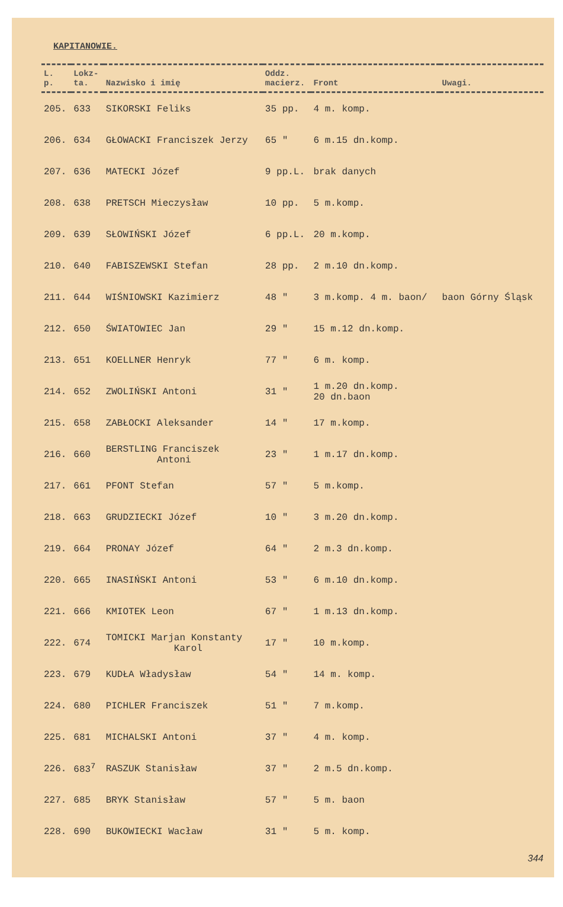KAPITANOWIE.
| L. p. | Lokz- ta. | Nazwisko i imię | Oddz. macierz. | Front | Uwagi. |
| --- | --- | --- | --- | --- | --- |
| 205. | 633 | SIKORSKI Feliks | 35 pp. | 4 m. komp. | |
| 206. | 634 | GŁOWACKI Franciszek Jerzy | 65 " | 6 m.15 dn.komp. | |
| 207. | 636 | MATECKI Józef | 9 pp.L. | brak danych | |
| 208. | 638 | PRETSCH Mieczysław | 10 pp. | 5 m.komp. | |
| 209. | 639 | SŁOWIŃSKI Józef | 6 pp.L. | 20 m.komp. | |
| 210. | 640 | FABISZEWSKI Stefan | 28 pp. | 2 m.10 dn.komp. | |
| 211. | 644 | WIŚNIOWSKI Kazimierz | 48 " | 3 m.komp. 4 m. baon/ | baon Górny Śląsk |
| 212. | 650 | ŚWIATOWIEC Jan | 29 " | 15 m.12 dn.komp. | |
| 213. | 651 | KOELLNER Henryk | 77 " | 6 m. komp. | |
| 214. | 652 | ZWOLIŃSKI Antoni | 31 " | 1 m.20 dn.komp. 20 dn.baon | |
| 215. | 658 | ZABŁOCKI Aleksander | 14 " | 17 m.komp. | |
| 216. | 660 | BERSTLING Franciszek Antoni | 23 " | 1 m.17 dn.komp. | |
| 217. | 661 | PFONT Stefan | 57 " | 5 m.komp. | |
| 218. | 663 | GRUDZIECKI Józef | 10 " | 3 m.20 dn.komp. | |
| 219. | 664 | PRONAY Józef | 64 " | 2 m.3 dn.komp. | |
| 220. | 665 | INASIŃSKI Antoni | 53 " | 6 m.10 dn.komp. | |
| 221. | 666 | KMIOTEK Leon | 67 " | 1 m.13 dn.komp. | |
| 222. | 674 | TOMICKI Marjan Konstanty Karol | 17 " | 10 m.komp. | |
| 223. | 679 | KUDŁA Władysław | 54 " | 14 m. komp. | |
| 224. | 680 | PICHLER Franciszek | 51 " | 7 m.komp. | |
| 225. | 681 | MICHALSKI Antoni | 37 " | 4 m. komp. | |
| 226. | 683<sup>7</sup> | RASZUK Stanisław | 37 " | 2 m.5 dn.komp. | |
| 227. | 685 | BRYK Stanisław | 57 " | 5 m. baon | |
| 228. | 690 | BUKOWIECKI Wacław | 31 " | 5 m. komp. | |
344